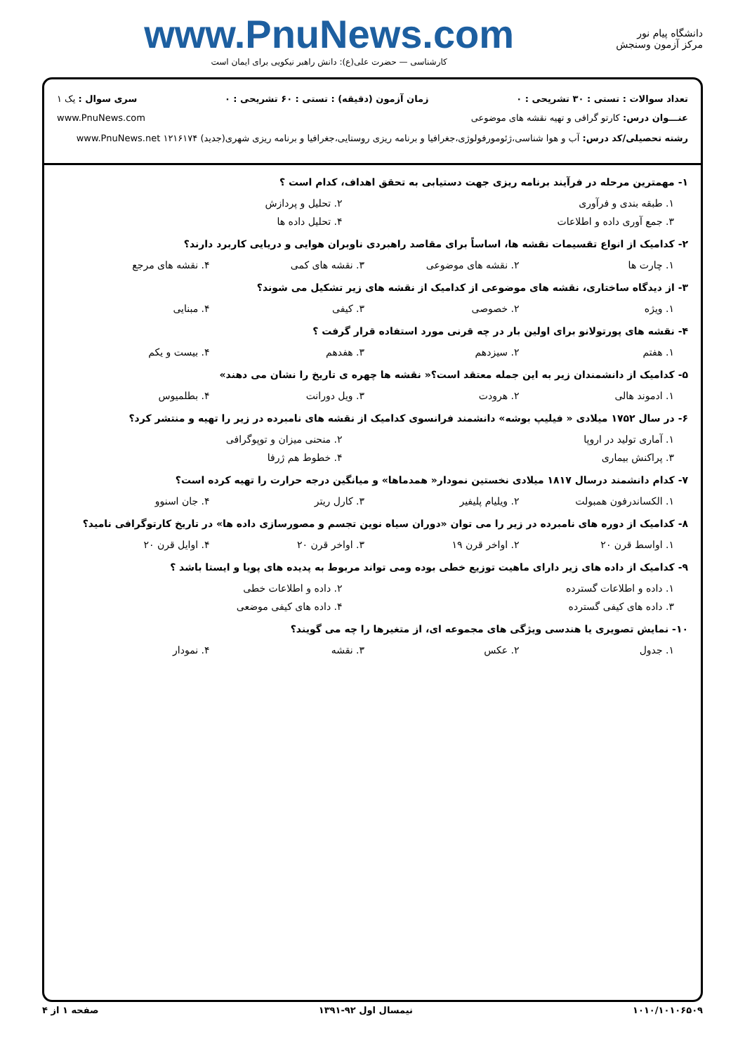دانشگاه پیام نور
مرکز آزمون وسنجش
www.PnuNews.com
کارشناسی — حضرت علی(ع): دانش راهبر نیکویی برای ایمان است
تعداد سوالات : تستی : ۳۰ تشریحی : ۰ زمان آزمون (دقیقه) : تستی : ۶۰ تشریحی : ۰ سری سوال : یک ۱
عنـــوان درس: کارتو گرافی و تهیه نقشه های موضوعی www.PnuNews.com
رشته تحصیلی/کد درس: آب و هوا شناسی،ژئومورفولوژی،جغرافیا و برنامه ریزی روستایی،جغرافیا و برنامه ریزی شهری(جدید) ۱۲۱۶۱۷۴ www.PnuNews.net
۱- مهمترین مرحله در فرآیند برنامه ریزی جهت دستیابی به تحقق اهداف، کدام است ؟
۱. طبقه بندی و فرآوری ۲. تحلیل و پردازش
۳. جمع آوری داده و اطلاعات ۴. تحلیل داده ها
۲- کدامیک از انواع تقسیمات نقشه ها، اساساً برای مقاصد راهبردی ناوبران هوایی و دریایی کاربرد دارند؟
۱. چارت ها ۲. نقشه های موضوعی ۳. نقشه های کمی ۴. نقشه های مرجع
۳- از دیدگاه ساختاری، نقشه های موضوعی از کدامیک از نقشه های زیر تشکیل می شوند؟
۱. ویژه ۲. خصوصی ۳. کیفی ۴. مبنایی
۴- نقشه های پورتولانو برای اولین بار در چه قرنی مورد استفاده قرار گرفت ؟
۱. هفتم ۲. سیزدهم ۳. هفدهم ۴. بیست و یکم
۵- کدامیک از دانشمندان زیر به این جمله معتقد است؟« نقشه ها چهره ی تاریخ را نشان می دهند»
۱. ادموند هالی ۲. هرودت ۳. ویل دورانت ۴. بطلمیوس
۶- در سال ۱۷۵۲ میلادی « فیلیپ بوشه» دانشمند فرانسوی کدامیک از نقشه های نامبرده در زیر را تهیه و منتشر کرد؟
۱. آماری تولید در اروپا ۲. منحنی میزان و توپوگرافی
۳. پراکنش بیماری ۴. خطوط هم ژرفا
۷- کدام دانشمند درسال ۱۸۱۷ میلادی نخستین نمودار« همدماها» و میانگین درجه حرارت را تهیه کرده است؟
۱. الکساندرفون همبولت ۲. ویلیام پلیفیر ۳. کارل ریتر ۴. جان اسنوو
۸- کدامیک از دوره های نامبرده در زیر را می توان «دوران سیاه نوین تجسم و مصورسازی داده ها» در تاریخ کارتوگرافی نامید؟
۱. اواسط قرن ۲۰ ۲. اواخر قرن ۱۹ ۳. اواخر قرن ۲۰ ۴. اوایل قرن ۲۰
۹- کدامیک از داده های زیر دارای ماهیت توزیع خطی بوده ومی تواند مربوط به پدیده های پویا و ایستا باشد ؟
۱. داده و اطلاعات گسترده ۲. داده و اطلاعات خطی
۳. داده های کیفی گسترده ۴. داده های کیفی موضعی
۱۰- نمایش تصویری یا هندسی ویژگی های مجموعه ای، از متغیرها را چه می گویند؟
۱. جدول ۲. عکس ۳. نقشه ۴. نمودار
۱۰۱۰/۱۰۱۰۶۵۰۹ نیمسال اول ۹۲-۱۳۹۱ صفحه ۱ از ۴